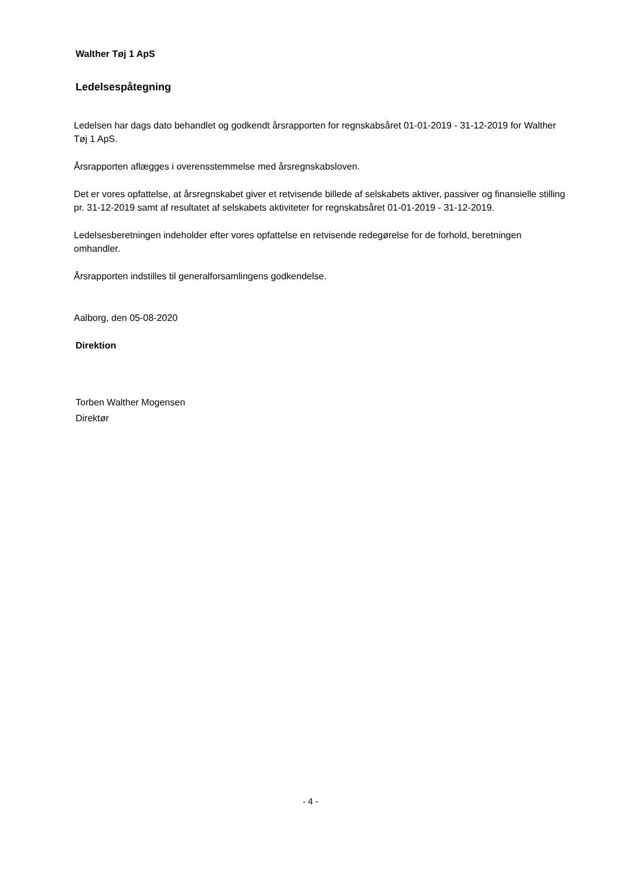Walther Tøj 1 ApS
Ledelsespåtegning
Ledelsen har dags dato behandlet og godkendt årsrapporten for regnskabsåret 01-01-2019 - 31-12-2019 for Walther Tøj 1 ApS.
Årsrapporten aflægges i overensstemmelse med årsregnskabsloven.
Det er vores opfattelse, at årsregnskabet giver et retvisende billede af selskabets aktiver, passiver og finansielle stilling pr. 31-12-2019 samt af resultatet af selskabets aktiviteter for regnskabsåret 01-01-2019 - 31-12-2019.
Ledelsesberetningen indeholder efter vores opfattelse en retvisende redegørelse for de forhold, beretningen omhandler.
Årsrapporten indstilles til generalforsamlingens godkendelse.
Aalborg, den 05-08-2020
Direktion
Torben Walther Mogensen
Direktør
- 4 -